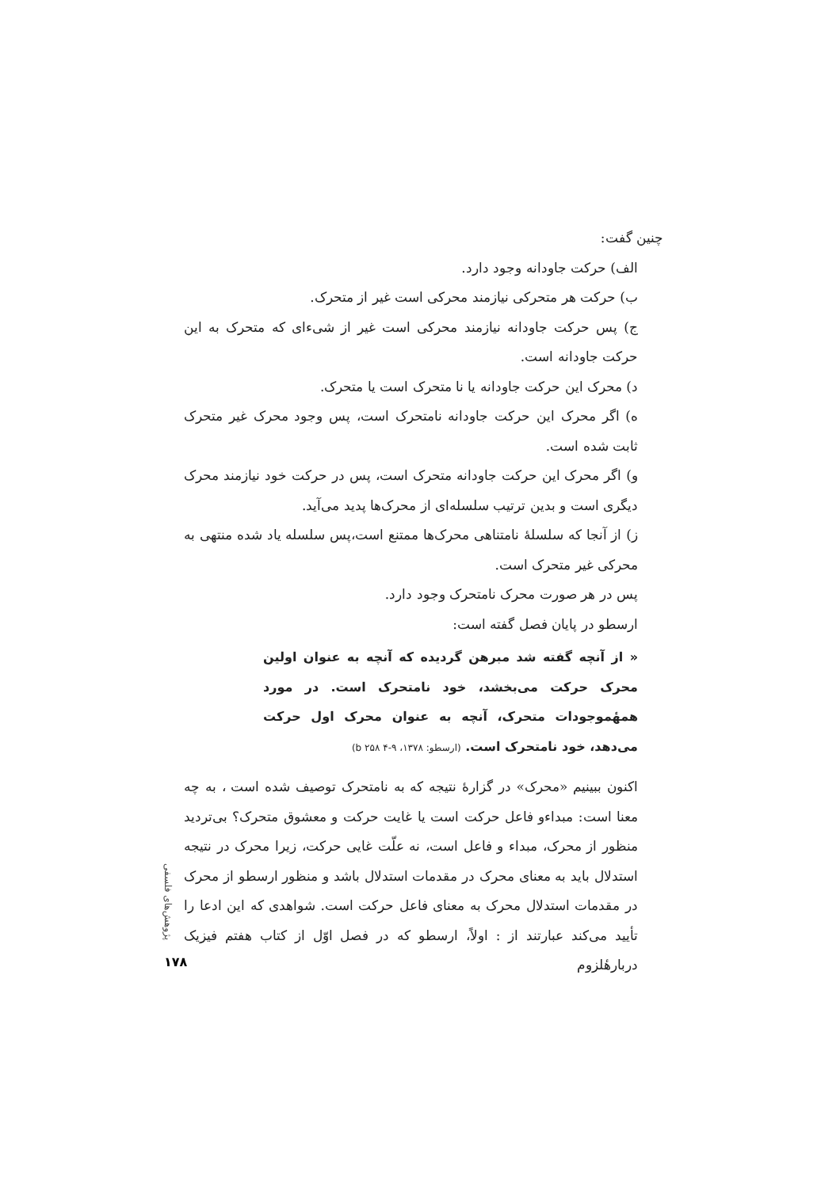چنین گفت:
الف) حرکت جاودانه وجود دارد.
ب) حرکت هر متحرکی نیازمند محرکی است غیر از متحرک.
ج) پس حرکت جاودانه نیازمند محرکی است غیر از شیءای که متحرک به این حرکت جاودانه است.
د) محرک این حرکت جاودانه یا نا متحرک است یا متحرک.
ه) اگر محرک این حرکت جاودانه نامتحرک است، پس وجود محرک غیر متحرک ثابت شده است.
و) اگر محرک این حرکت جاودانه متحرک است، پس در حرکت خود نیازمند محرک دیگری است و بدین ترتیب سلسله‌ای از محرک‌ها پدید می‌آید.
ز) از آنجا که سلسلهٔ نامتناهی محرک‌ها ممتنع است،پس سلسله یاد شده منتهی به محرکی غیر متحرک است.
پس در هر صورت محرک نامتحرک وجود دارد.
ارسطو در پایان فصل گفته است:
« از آنچه گفته شد مبرهن گردیده که آنچه به عنوان اولین محرک حرکت می‌بخشد، خود نامتحرک است. در مورد همهٔموجودات متحرک، آنچه به عنوان محرک اول حرکت می‌دهد، خود نامتحرک است. (ارسطو: ۱۳۷۸، ۹-۴ b ۲۵۸)
اکنون ببینیم «محرک» در گزارهٔ نتیجه که به نامتحرک توصیف شده است ، به چه معنا است: مبداءو فاعل حرکت است یا غایت حرکت و معشوق متحرک؟ بی‌تردید منظور از محرک، مبداء و فاعل است، نه علّت غایی حرکت، زیرا محرک در نتیجه استدلال باید به معنای محرک در مقدمات استدلال باشد و منظور ارسطو از محرک در مقدمات استدلال محرک به معنای فاعل حرکت است. شواهدی که این ادعا را تأیید می‌کند عبارتند از : اولاً، ارسطو که در فصل اوّل از کتاب هفتم فیزیک دربارهٔلزوم
پژوهش‌های فلسفی
۱۷۸